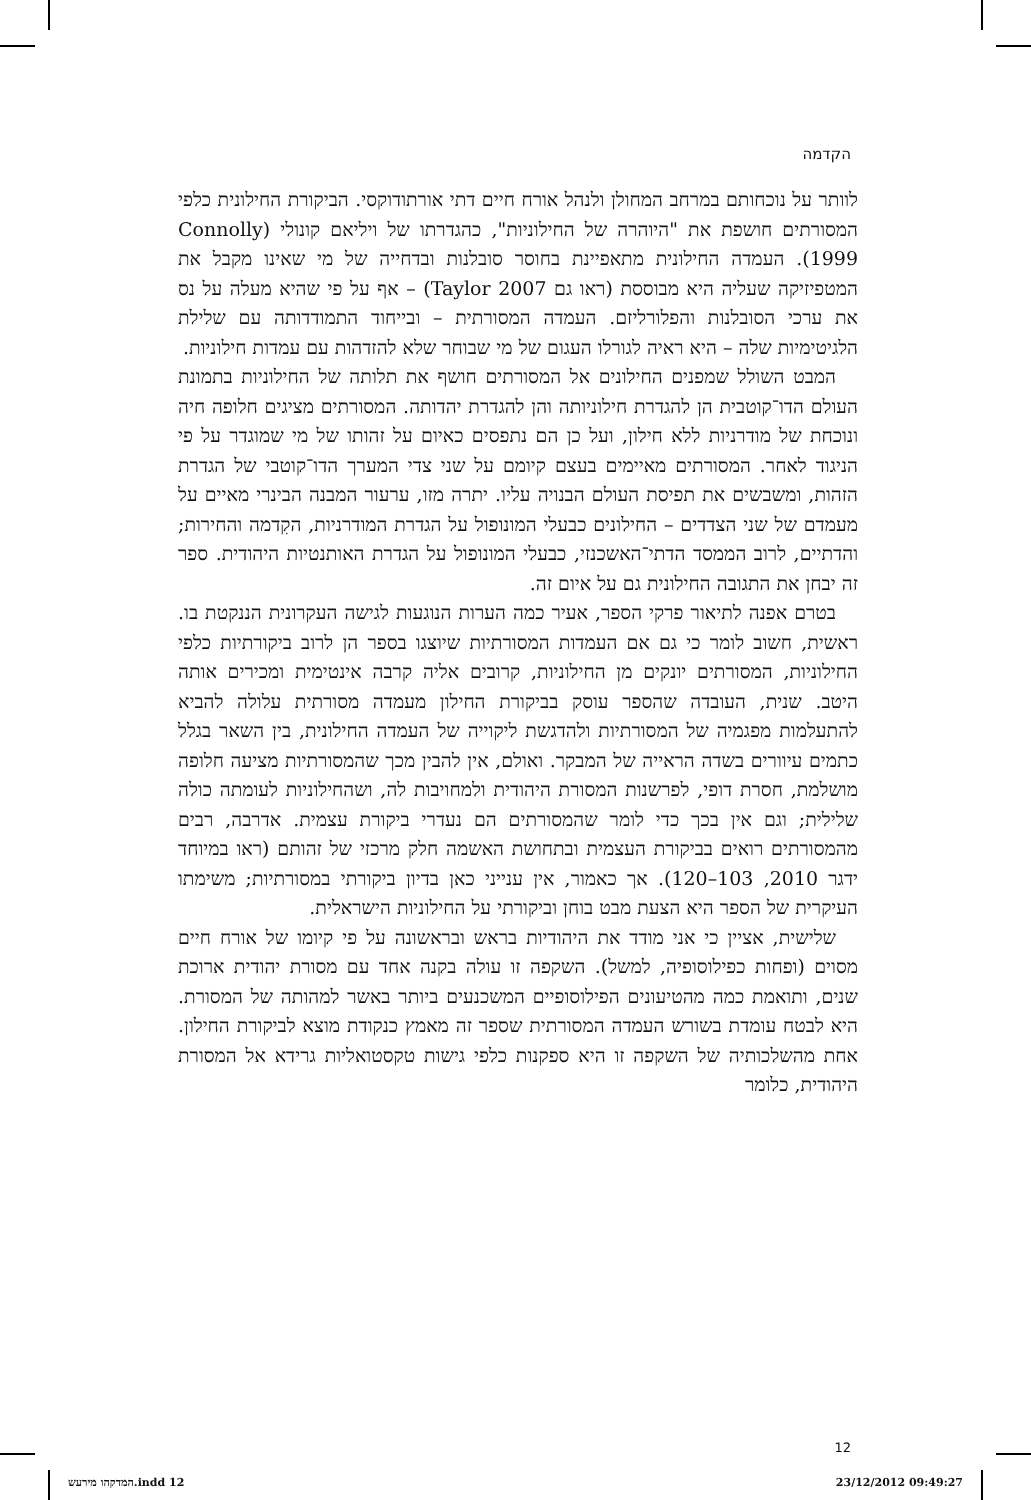הקדמה
לוותר על נוכחותם במרחב המחולן ולנהל אורח חיים דתי אורתודוקסי. הביקורת החילונית כלפי המסורתים חושפת את "היוהרה של החילוניות", כהגדרתו של ויליאם קונולי (Connolly 1999). העמדה החילונית מתאפיינת בחוסר סובלנות ובדחייה של מי שאינו מקבל את המטפיזיקה שעליה היא מבוססת (ראו גם Taylor 2007) – אף על פי שהיא מעלה על נס את ערכי הסובלנות והפלורליזם. העמדה המסורתית – ובייחוד התמודדותה עם שלילת הלגיטימיות שלה – היא ראיה לגורלו העגום של מי שבוחר שלא להזדהות עם עמדות חילוניות.
המבט השולל שמפנים החילונים אל המסורתים חושף את תלותה של החילוניות בתמונת העולם הדו־קוטבית הן להגדרת חילוניותה והן להגדרת יהדותה. המסורתים מציגים חלופה חיה ונוכחת של מודרניות ללא חילון, ועל כן הם נתפסים כאיום על זהותו של מי שמוגדר על פי הניגוד לאחר. המסורתים מאיימים בעצם קיומם על שני צדי המערך הדו־קוטבי של הגדרת הזהות, ומשבשים את תפיסת העולם הבנויה עליו. יתרה מזו, ערעור המבנה הבינרי מאיים על מעמדם של שני הצדדים – החילונים כבעלי המונופול על הגדרת המודרניות, הקִדמה והחירות; והדתיים, לרוב הממסד הדתי־האשכנזי, כבעלי המונופול על הגדרת האותנטיות היהודית. ספר זה יבחן את התגובה החילונית גם על איום זה.
בטרם אפנה לתיאור פרקי הספר, אעיר כמה הערות הנוגעות לגישה העקרונית הננקטת בו. ראשית, חשוב לומר כי גם אם העמדות המסורתיות שיוצגו בספר הן לרוב ביקורתיות כלפי החילוניות, המסורתים יונקים מן החילוניות, קרובים אליה קרבה אינטימית ומכירים אותה היטב. שנית, העובדה שהספר עוסק בביקורת החילון מעמדה מסורתית עלולה להביא להתעלמות מפגמיה של המסורתיות ולהדגשת ליקוייה של העמדה החילונית, בין השאר בגלל כתמים עיוורים בשדה הראייה של המבקר. ואולם, אין להבין מכך שהמסורתיות מציעה חלופה מושלמת, חסרת דופי, לפרשנות המסורת היהודית ולמחויבות לה, ושהחילוניות לעומתה כולה שלילית; וגם אין בכך כדי לומר שהמסורתים הם נעדרי ביקורת עצמית. אדרבה, רבים מהמסורתים רואים בביקורת העצמית ובתחושת האשמה חלק מרכזי של זהותם (ראו במיוחד ידגר 2010, 103–120). אך כאמור, אין ענייני כאן בדיון ביקורתי במסורתיות; משימתו העיקרית של הספר היא הצעת מבט בוחן וביקורתי על החילוניות הישראלית.
שלישית, אציין כי אני מודד את היהודיות בראש ובראשונה על פי קיומו של אורח חיים מסוים (ופחות כפילוסופיה, למשל). השקפה זו עולה בקנה אחד עם מסורת יהודית ארוכת שנים, ותואמת כמה מהטיעונים הפילוסופיים המשכנעים ביותר באשר למהותה של המסורת. היא לבטח עומדת בשורש העמדה המסורתית שספר זה מאמץ כנקודת מוצא לביקורת החילון. אחת מהשלכותיה של השקפה זו היא ספקנות כלפי גישות טקסטואליות גרידא אל המסורת היהודית, כלומר
12
המדקהו מירעש.indd 12 23/12/2012 09:49:27